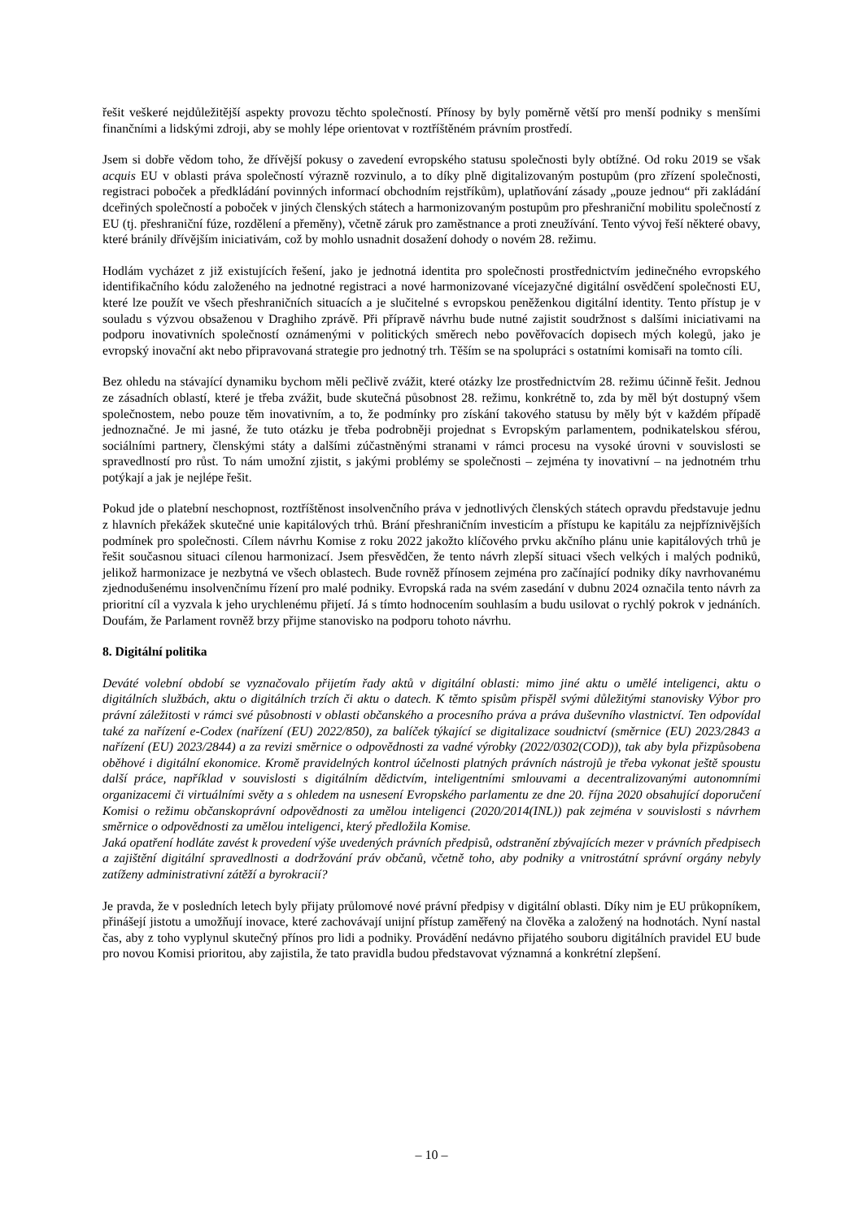řešit veškeré nejdůležitější aspekty provozu těchto společností. Přínosy by byly poměrně větší pro menší podniky s menšími finančními a lidskými zdroji, aby se mohly lépe orientovat v roztříštěném právním prostředí.
Jsem si dobře vědom toho, že dřívější pokusy o zavedení evropského statusu společnosti byly obtížné. Od roku 2019 se však acquis EU v oblasti práva společností výrazně rozvinulo, a to díky plně digitalizovaným postupům (pro zřízení společnosti, registraci poboček a předkládání povinných informací obchodním rejstříkům), uplatňování zásady „pouze jednou“ při zakládání dceřiných společností a poboček v jiných členských státech a harmonizovaným postupům pro přeshraniční mobilitu společností z EU (tj. přeshraniční fúze, rozdělení a přeměny), včetně záruk pro zaměstnance a proti zneužívání. Tento vývoj řeší některé obavy, které bránily dřívějším iniciativám, což by mohlo usnadnit dosažení dohody o novém 28. režimu.
Hodlám vycházet z již existujících řešení, jako je jednotná identita pro společnosti prostřednictvím jedinečného evropského identifikačního kódu založeného na jednotné registraci a nové harmonizované vícejazyčné digitální osvědčení společnosti EU, které lze použít ve všech přeshraničních situacích a je slučitelné s evropskou peněženkou digitální identity. Tento přístup je v souladu s výzvou obsaženou v Draghiho zprávě. Při přípravě návrhu bude nutné zajistit soudržnost s dalšími iniciativami na podporu inovativních společností oznámenými v politických směrech nebo pověřovacích dopisech mých kolegů, jako je evropský inovační akt nebo připravovaná strategie pro jednotný trh. Těším se na spolupráci s ostatními komisaři na tomto cíli.
Bez ohledu na stávající dynamiku bychom měli pečlivě zvážit, které otázky lze prostřednictvím 28. režimu účinně řešit. Jednou ze zásadních oblastí, které je třeba zvážit, bude skutečná působnost 28. režimu, konkrétně to, zda by měl být dostupný všem společnostem, nebo pouze těm inovativním, a to, že podmínky pro získání takového statusu by měly být v každém případě jednoznačné. Je mi jasné, že tuto otázku je třeba podrobněji projednat s Evropským parlamentem, podnikatelskou sférou, sociálními partnery, členskými státy a dalšími zúčastněnými stranami v rámci procesu na vysoké úrovni v souvislosti se spravedlností pro růst. To nám umožní zjistit, s jakými problémy se společnosti – zejména ty inovativní – na jednotném trhu potýkají a jak je nejlépe řešit.
Pokud jde o platební neschopnost, roztříštěnost insolvenčního práva v jednotlivých členských státech opravdu představuje jednu z hlavních překážek skutečné unie kapitálových trhů. Brání přeshraničním investicím a přístupu ke kapitálu za nejpříznivějších podmínek pro společnosti. Cílem návrhu Komise z roku 2022 jakožto klíčového prvku akčního plánu unie kapitálových trhů je řešit současnou situaci cílenou harmonizací. Jsem přesvědčen, že tento návrh zlepší situaci všech velkých i malých podniků, jelikož harmonizace je nezbytná ve všech oblastech. Bude rovněž přínosem zejména pro začínající podniky díky navrhovanému zjednodušenému insolvenčnímu řízení pro malé podniky. Evropská rada na svém zasedání v dubnu 2024 označila tento návrh za prioritní cíl a vyzvala k jeho urychlenému přijetí. Já s tímto hodnocením souhlasím a budu usilovat o rychlý pokrok v jednáních. Doufám, že Parlament rovněž brzy přijme stanovisko na podporu tohoto návrhu.
8. Digitální politika
Deváté volební období se vyznačovalo přijetím řady aktů v digitální oblasti: mimo jiné aktu o umělé inteligenci, aktu o digitálních službách, aktu o digitálních trzích či aktu o datech. K těmto spisům přispěl svými důležitými stanovisky Výbor pro právní záležitosti v rámci své působnosti v oblasti občanského a procesního práva a práva duševního vlastnictví. Ten odpovídal také za nařízení e-Codex (nařízení (EU) 2022/850), za balíček týkající se digitalizace soudnictví (směrnice (EU) 2023/2843 a nařízení (EU) 2023/2844) a za revizi směrnice o odpovědnosti za vadné výrobky (2022/0302(COD)), tak aby byla přizpůsobena oběhové i digitální ekonomice. Kromě pravidelných kontrol účelnosti platných právních nástrojů je třeba vykonat ještě spoustu další práce, například v souvislosti s digitálním dědictvím, inteligentními smlouvami a decentralizovanými autonomními organizacemi či virtuálními světy a s ohledem na usnesení Evropského parlamentu ze dne 20. října 2020 obsahující doporučení Komisi o režimu občanskoprávní odpovědnosti za umělou inteligenci (2020/2014(INL)) pak zejména v souvislosti s návrhem směrnice o odpovědnosti za umělou inteligenci, který předložila Komise.
Jaká opatření hodláte zavést k provedení výše uvedených právních předpisů, odstranění zbývajících mezer v právních předpisech a zajištění digitální spravedlnosti a dodržování práv občanů, včetně toho, aby podniky a vnitrostátní správní orgány nebyly zatíženy administrativní zátěží a byrokracií?
Je pravda, že v posledních letech byly přijaty průlomové nové právní předpisy v digitální oblasti. Díky nim je EU průkopníkem, přinášejí jistotu a umožňují inovace, které zachovávají unijní přístup zaměřený na člověka a založený na hodnotách. Nyní nastal čas, aby z toho vyplynul skutečný přínos pro lidi a podniky. Provádění nedávno přijatého souboru digitálních pravidel EU bude pro novou Komisi prioritou, aby zajistila, že tato pravidla budou představovat významná a konkrétní zlepšení.
– 10 –